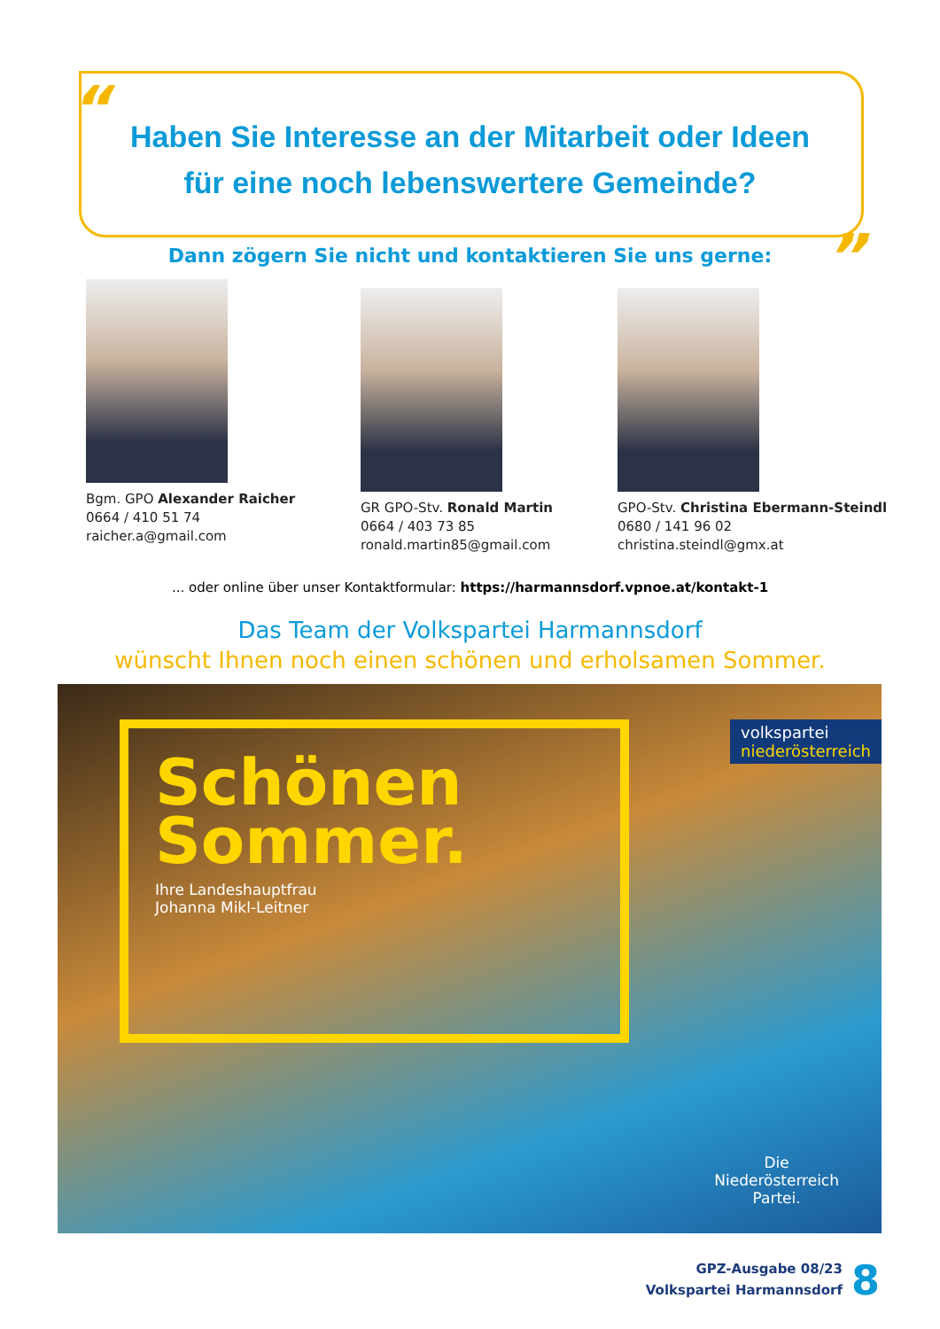“
”
Haben Sie Interesse an der Mitarbeit oder Ideen
für eine noch lebenswertere Gemeinde?
Dann zögern Sie nicht und kontaktieren Sie uns gerne:
Bgm. GPO Alexander Raicher
0664 / 410 51 74
raicher.a@gmail.com
GR GPO-Stv. Ronald Martin
0664 / 403 73 85
ronald.martin85@gmail.com
GPO-Stv. Christina Ebermann-Steindl
0680 / 141 96 02
christina.steindl@gmx.at
... oder online über unser Kontaktformular: https://harmannsdorf.vpnoe.at/kontakt-1
Das Team der Volkspartei Harmannsdorf
wünscht Ihnen noch einen schönen und erholsamen Sommer.
Schönen
Sommer.
Ihre Landeshauptfrau
Johanna Mikl-Leitner
volkspartei
niederösterreich
Die
Niederösterreich
Partei.
GPZ-Ausgabe 08/23
Volkspartei Harmannsdorf
8